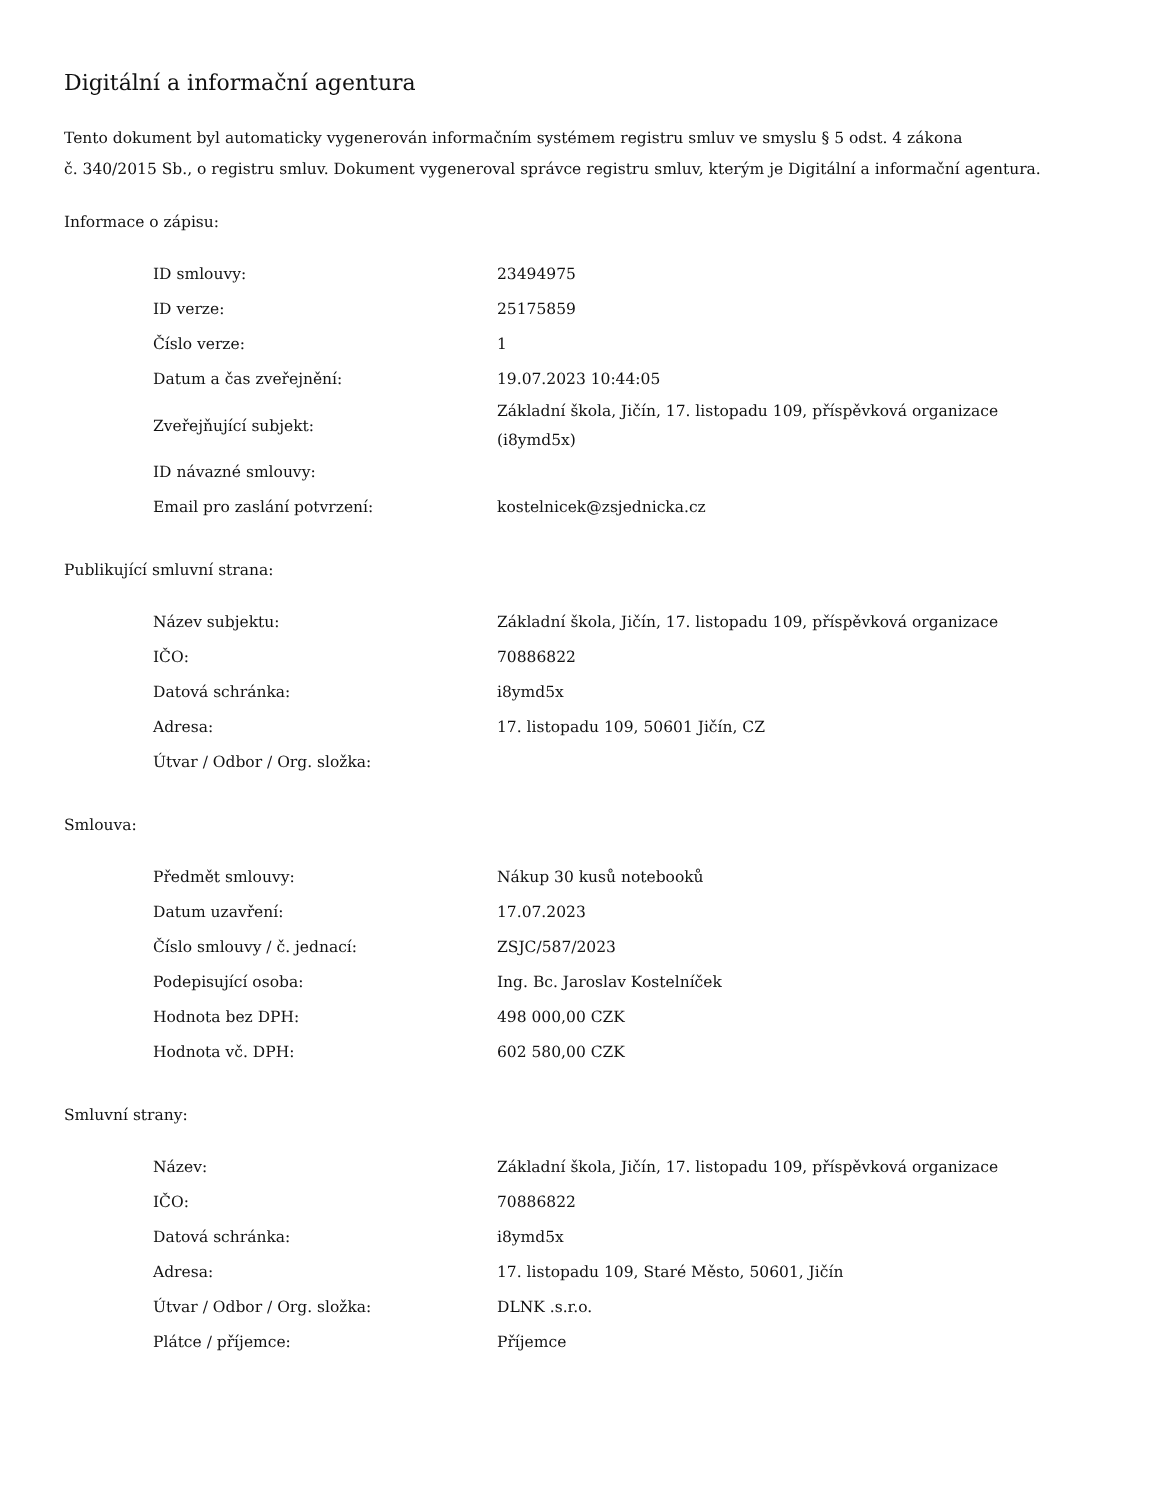Digitální a informační agentura
Tento dokument byl automaticky vygenerován informačním systémem registru smluv ve smyslu § 5 odst. 4 zákona
č. 340/2015 Sb., o registru smluv. Dokument vygeneroval správce registru smluv, kterým je Digitální a informační agentura.
Informace o zápisu:
| ID smlouvy: | 23494975 |
| ID verze: | 25175859 |
| Číslo verze: | 1 |
| Datum a čas zveřejnění: | 19.07.2023 10:44:05 |
| Zveřejňující subjekt: | Základní škola, Jičín, 17. listopadu 109, příspěvková organizace (i8ymd5x) |
| ID návazné smlouvy: | |
| Email pro zaslání potvrzení: | kostelnicek@zsjednicka.cz |
Publikující smluvní strana:
| Název subjektu: | Základní škola, Jičín, 17. listopadu 109, příspěvková organizace |
| IČO: | 70886822 |
| Datová schránka: | i8ymd5x |
| Adresa: | 17. listopadu 109, 50601 Jičín, CZ |
| Útvar / Odbor / Org. složka: | |
Smlouva:
| Předmět smlouvy: | Nákup 30 kusů notebooků |
| Datum uzavření: | 17.07.2023 |
| Číslo smlouvy / č. jednací: | ZSJC/587/2023 |
| Podepisující osoba: | Ing. Bc. Jaroslav Kostelníček |
| Hodnota bez DPH: | 498 000,00 CZK |
| Hodnota vč. DPH: | 602 580,00 CZK |
Smluvní strany:
| Název: | Základní škola, Jičín, 17. listopadu 109, příspěvková organizace |
| IČO: | 70886822 |
| Datová schránka: | i8ymd5x |
| Adresa: | 17. listopadu 109, Staré Město, 50601, Jičín |
| Útvar / Odbor / Org. složka: | DLNK .s.r.o. |
| Plátce / příjemce: | Příjemce |